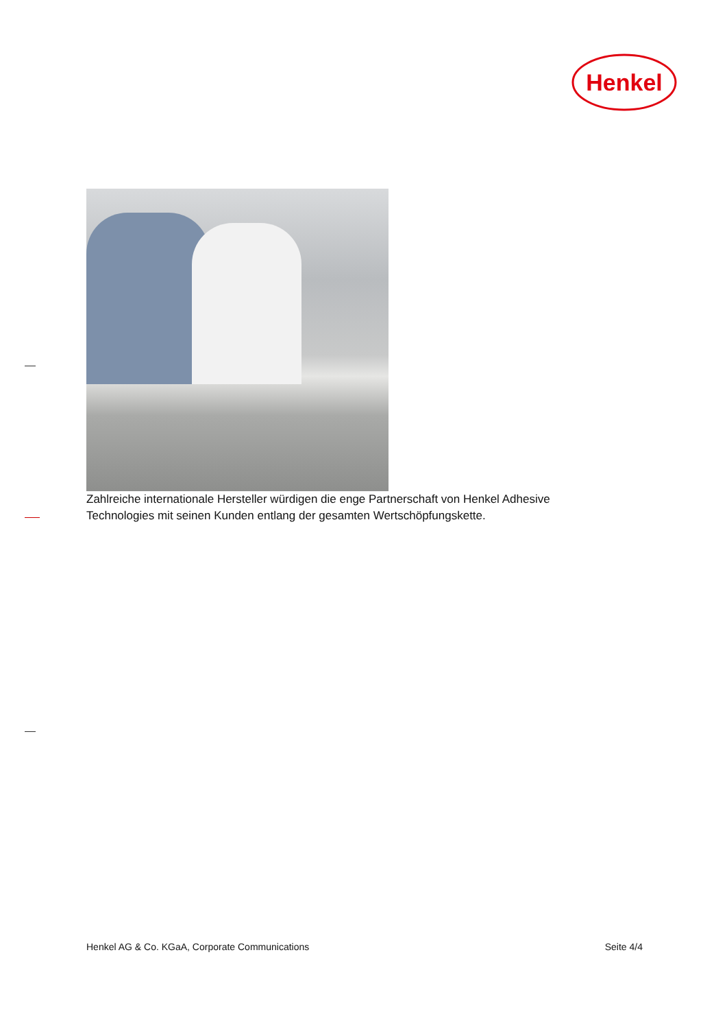Henkel
Zahlreiche internationale Hersteller würdigen die enge Partnerschaft von Henkel Adhesive Technologies mit seinen Kunden entlang der gesamten Wertschöpfungskette.
Henkel AG & Co. KGaA, Corporate Communications Seite 4/4